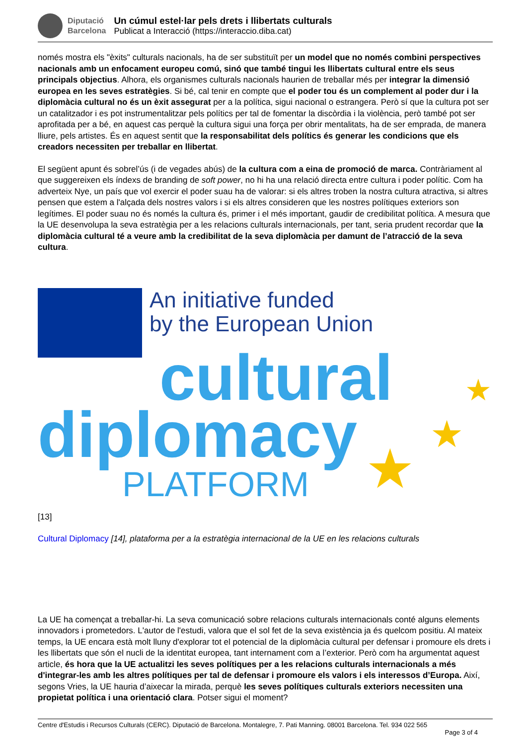Diputació
Barcelona
Un cúmul estel·lar pels drets i llibertats culturals
Publicat a Interacció (https://interaccio.diba.cat)
només mostra els "èxits" culturals nacionals, ha de ser substituït per un model que no només combini perspectives nacionals amb un enfocament europeu comú, sinó que també tingui les llibertats cultural entre els seus principals objectius. Alhora, els organismes culturals nacionals haurien de treballar més per integrar la dimensió europea en les seves estratègies. Si bé, cal tenir en compte que el poder tou és un complement al poder dur i la diplomàcia cultural no és un èxit assegurat per a la política, sigui nacional o estrangera. Però sí que la cultura pot ser un catalitzador i es pot instrumentalitzar pels polítics per tal de fomentar la discòrdia i la violència, però també pot ser aprofitada per a bé, en aquest cas perquè la cultura sigui una força per obrir mentalitats, ha de ser emprada, de manera lliure, pels artistes. És en aquest sentit que la responsabilitat dels polítics és generar les condicions que els creadors necessiten per treballar en llibertat.
El següent apunt és sobrel’ús (i de vegades abús) de la cultura com a eina de promoció de marca. Contràriament al que suggereixen els índexs de branding de soft power, no hi ha una relació directa entre cultura i poder polític. Com ha adverteix Nye, un país que vol exercir el poder suau ha de valorar: si els altres troben la nostra cultura atractiva, si altres pensen que estem a l'alçada dels nostres valors i si els altres consideren que les nostres polítiques exteriors son legítimes. El poder suau no és només la cultura és, primer i el més important, gaudir de credibilitat política. A mesura que la UE desenvolupa la seva estratègia per a les relacions culturals internacionals, per tant, seria prudent recordar que la diplomàcia cultural té a veure amb la credibilitat de la seva diplomàcia per damunt de l’atracció de la seva cultura.
An initiative funded
by the European Union
cultural
diplomacy
PLATFORM
★
★
★
[13]
Cultural Diplomacy [14], plataforma per a la estratègia internacional de la UE en les relacions culturals
La UE ha començat a treballar-hi. La seva comunicació sobre relacions culturals internacionals conté alguns elements innovadors i prometedors. L'autor de l'estudi, valora que el sol fet de la seva existència ja és quelcom positiu. Al mateix temps, la UE encara està molt lluny d'explorar tot el potencial de la diplomàcia cultural per defensar i promoure els drets i les llibertats que són el nucli de la identitat europea, tant internament com a l’exterior. Però com ha argumentat aquest article, és hora que la UE actualitzi les seves polítiques per a les relacions culturals internacionals a més d'integrar-les amb les altres polítiques per tal de defensar i promoure els valors i els interessos d’Europa. Així, segons Vries, la UE hauria d’aixecar la mirada, perquè les seves polítiques culturals exteriors necessiten una propietat política i una orientació clara. Potser sigui el moment?
Centre d'Estudis i Recursos Culturals (CERC). Diputació de Barcelona. Montalegre, 7. Pati Manning. 08001 Barcelona. Tel. 934 022 565
Page 3 of 4